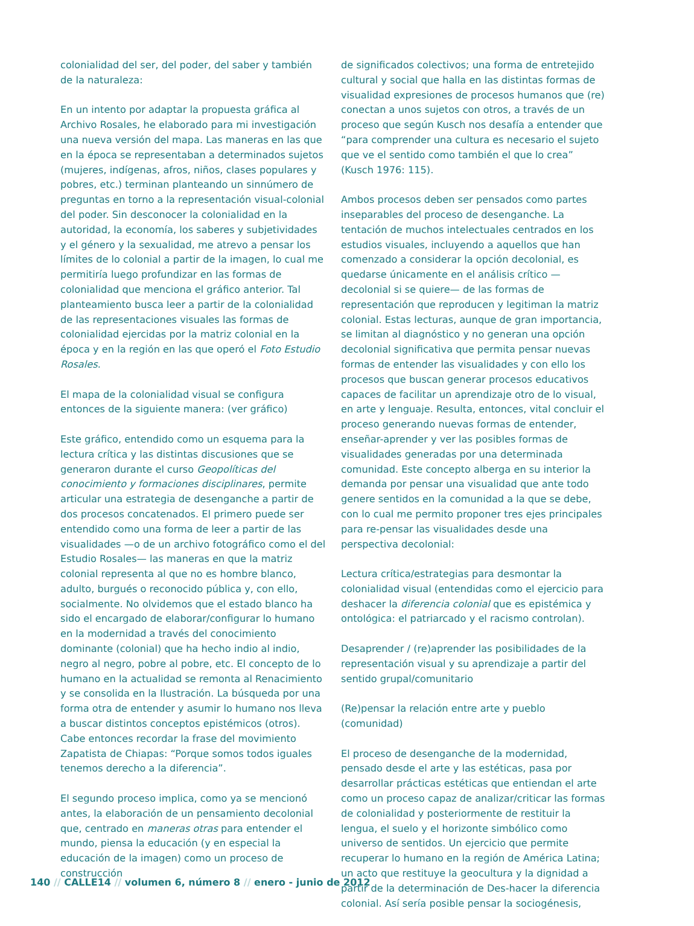colonialidad del ser, del poder, del saber y también de la naturaleza:
En un intento por adaptar la propuesta gráfica al Archivo Rosales, he elaborado para mi investigación una nueva versión del mapa. Las maneras en las que en la época se representaban a determinados sujetos (mujeres, indígenas, afros, niños, clases populares y pobres, etc.) terminan planteando un sinnúmero de preguntas en torno a la representación visual-colonial del poder. Sin desconocer la colonialidad en la autoridad, la economía, los saberes y subjetividades y el género y la sexualidad, me atrevo a pensar los límites de lo colonial a partir de la imagen, lo cual me permitiría luego profundizar en las formas de colonialidad que menciona el gráfico anterior. Tal planteamiento busca leer a partir de la colonialidad de las representaciones visuales las formas de colonialidad ejercidas por la matriz colonial en la época y en la región en las que operó el Foto Estudio Rosales.
El mapa de la colonialidad visual se configura entonces de la siguiente manera: (ver gráfico)
Este gráfico, entendido como un esquema para la lectura crítica y las distintas discusiones que se generaron durante el curso Geopolíticas del conocimiento y formaciones disciplinares, permite articular una estrategia de desenganche a partir de dos procesos concatenados. El primero puede ser entendido como una forma de leer a partir de las visualidades —o de un archivo fotográfico como el del Estudio Rosales— las maneras en que la matriz colonial representa al que no es hombre blanco, adulto, burgués o reconocido pública y, con ello, socialmente. No olvidemos que el estado blanco ha sido el encargado de elaborar/configurar lo humano en la modernidad a través del conocimiento dominante (colonial) que ha hecho indio al indio, negro al negro, pobre al pobre, etc. El concepto de lo humano en la actualidad se remonta al Renacimiento y se consolida en la Ilustración. La búsqueda por una forma otra de entender y asumir lo humano nos lleva a buscar distintos conceptos epistémicos (otros). Cabe entonces recordar la frase del movimiento Zapatista de Chiapas: “Porque somos todos iguales tenemos derecho a la diferencia”.
El segundo proceso implica, como ya se mencionó antes, la elaboración de un pensamiento decolonial que, centrado en maneras otras para entender el mundo, piensa la educación (y en especial la educación de la imagen) como un proceso de construcción
de significados colectivos; una forma de entretejido cultural y social que halla en las distintas formas de visualidad expresiones de procesos humanos que (re) conectan a unos sujetos con otros, a través de un proceso que según Kusch nos desafía a entender que “para comprender una cultura es necesario el sujeto que ve el sentido como también el que lo crea” (Kusch 1976: 115).
Ambos procesos deben ser pensados como partes inseparables del proceso de desenganche. La tentación de muchos intelectuales centrados en los estudios visuales, incluyendo a aquellos que han comenzado a considerar la opción decolonial, es quedarse únicamente en el análisis crítico —decolonial si se quiere— de las formas de representación que reproducen y legitiman la matriz colonial. Estas lecturas, aunque de gran importancia, se limitan al diagnóstico y no generan una opción decolonial significativa que permita pensar nuevas formas de entender las visualidades y con ello los procesos que buscan generar procesos educativos capaces de facilitar un aprendizaje otro de lo visual, en arte y lenguaje. Resulta, entonces, vital concluir el proceso generando nuevas formas de entender, enseñar-aprender y ver las posibles formas de visualidades generadas por una determinada comunidad. Este concepto alberga en su interior la demanda por pensar una visualidad que ante todo genere sentidos en la comunidad a la que se debe, con lo cual me permito proponer tres ejes principales para re-pensar las visualidades desde una perspectiva decolonial:
Lectura crítica/estrategias para desmontar la colonialidad visual (entendidas como el ejercicio para deshacer la diferencia colonial que es epistémica y ontológica: el patriarcado y el racismo controlan).
Desaprender / (re)aprender las posibilidades de la representación visual y su aprendizaje a partir del sentido grupal/comunitario
(Re)pensar la relación entre arte y pueblo (comunidad)
El proceso de desenganche de la modernidad, pensado desde el arte y las estéticas, pasa por desarrollar prácticas estéticas que entiendan el arte como un proceso capaz de analizar/criticar las formas de colonialidad y posteriormente de restituir la lengua, el suelo y el horizonte simbólico como universo de sentidos. Un ejercicio que permite recuperar lo humano en la región de América Latina; un acto que restituye la geocultura y la dignidad a partir de la determinación de Des-hacer la diferencia colonial. Así sería posible pensar la sociogénesis,
140 // CALLE14 // volumen 6, número 8 // enero - junio de 2012